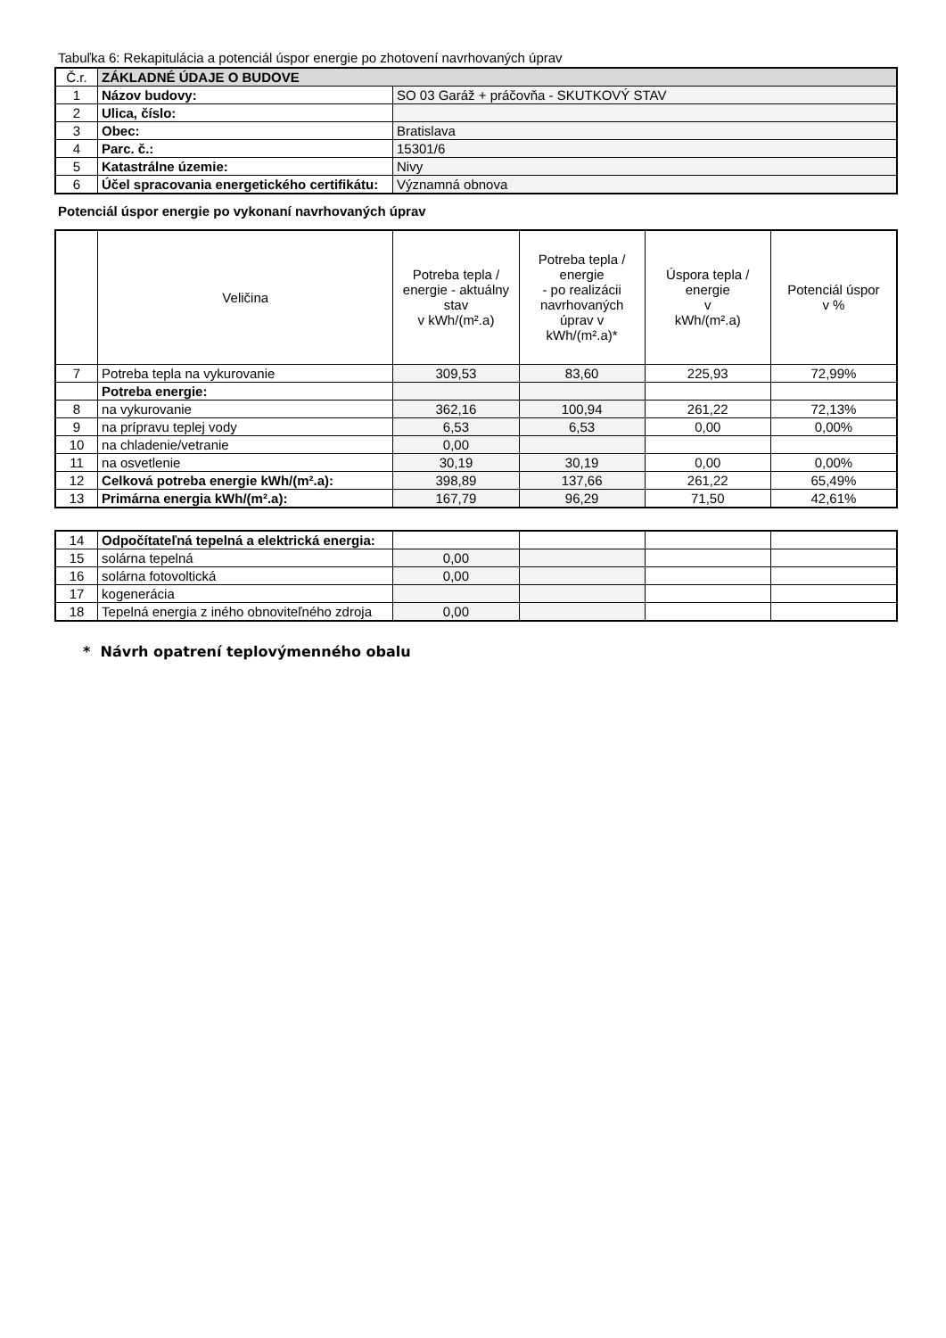Tabuľka 6: Rekapitulácia a potenciál úspor energie po zhotovení navrhovaných úprav
| Č.r. | ZÁKLADNÉ ÚDAJE O BUDOVE | |
| 1 | Názov budovy: | SO 03 Garáž + práčovňa - SKUTKOVÝ STAV |
| 2 | Ulica, číslo: | |
| 3 | Obec: | Bratislava |
| 4 | Parc. č.: | 15301/6 |
| 5 | Katastrálne územie: | Nivy |
| 6 | Účel spracovania energetického certifikátu: | Významná obnova |
Potenciál úspor energie po vykonaní navrhovaných úprav
| | Veličina | Potreba tepla / energie - aktuálny stav v kWh/(m².a) | Potreba tepla / energie - po realizácii navrhovaných úprav v kWh/(m².a)* | Úspora tepla / energie v kWh/(m².a) | Potenciál úspor v % |
| --- | --- | --- | --- | --- | --- |
| 7 | Potreba tepla na vykurovanie | 309,53 | 83,60 | 225,93 | 72,99% |
| | Potreba energie: | | | | |
| 8 | na vykurovanie | 362,16 | 100,94 | 261,22 | 72,13% |
| 9 | na prípravu teplej vody | 6,53 | 6,53 | 0,00 | 0,00% |
| 10 | na chladenie/vetranie | 0,00 | | | |
| 11 | na osvetlenie | 30,19 | 30,19 | 0,00 | 0,00% |
| 12 | Celková potreba energie kWh/(m².a): | 398,89 | 137,66 | 261,22 | 65,49% |
| 13 | Primárna energia kWh/(m².a): | 167,79 | 96,29 | 71,50 | 42,61% |
| 14 | Odpočítateľná tepelná a elektrická energia: | | | | |
| 15 | solárna tepelná | 0,00 | | | |
| 16 | solárna fotovoltická | 0,00 | | | |
| 17 | kogenerácia | | | | |
| 18 | Tepelná energia z iného obnoviteľného zdroja | 0,00 | | | |
* Návrh opatrení teplovýmenného obalu